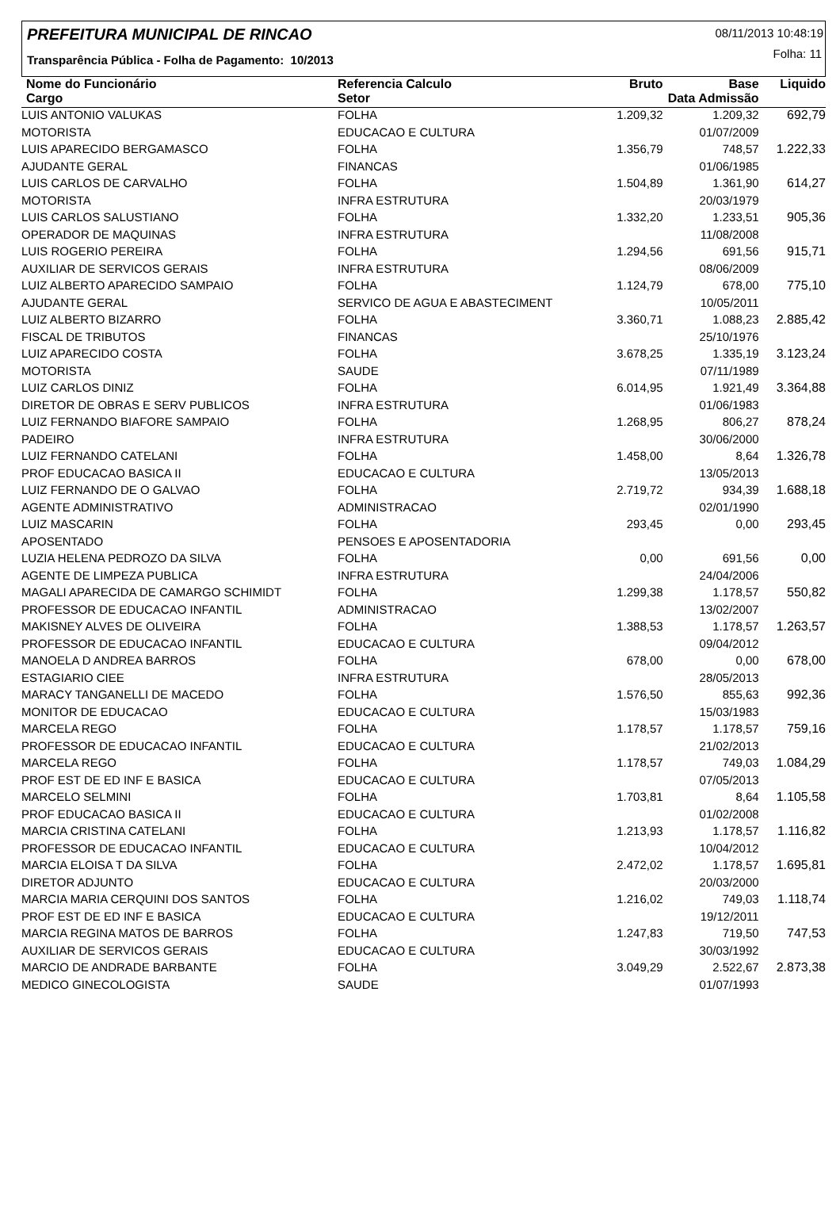PREFEITURA MUNICIPAL DE RINCAO
08/11/2013 10:48:19
Folha: 11
Transparência Pública - Folha de Pagamento: 10/2013
| Nome do Funcionário | Referencia Calculo | Bruto | Base | Liquido |
| --- | --- | --- | --- | --- |
| Cargo | Setor | | Data Admissão | |
| LUIS ANTONIO VALUKAS | FOLHA | 1.209,32 | 1.209,32 | 692,79 |
| MOTORISTA | EDUCACAO E CULTURA | | 01/07/2009 | |
| LUIS APARECIDO BERGAMASCO | FOLHA | 1.356,79 | 748,57 | 1.222,33 |
| AJUDANTE GERAL | FINANCAS | | 01/06/1985 | |
| LUIS CARLOS DE CARVALHO | FOLHA | 1.504,89 | 1.361,90 | 614,27 |
| MOTORISTA | INFRA ESTRUTURA | | 20/03/1979 | |
| LUIS CARLOS SALUSTIANO | FOLHA | 1.332,20 | 1.233,51 | 905,36 |
| OPERADOR DE MAQUINAS | INFRA ESTRUTURA | | 11/08/2008 | |
| LUIS ROGERIO PEREIRA | FOLHA | 1.294,56 | 691,56 | 915,71 |
| AUXILIAR DE SERVICOS GERAIS | INFRA ESTRUTURA | | 08/06/2009 | |
| LUIZ ALBERTO APARECIDO SAMPAIO | FOLHA | 1.124,79 | 678,00 | 775,10 |
| AJUDANTE GERAL | SERVICO DE AGUA E ABASTECIMENT | | 10/05/2011 | |
| LUIZ ALBERTO BIZARRO | FOLHA | 3.360,71 | 1.088,23 | 2.885,42 |
| FISCAL DE TRIBUTOS | FINANCAS | | 25/10/1976 | |
| LUIZ APARECIDO COSTA | FOLHA | 3.678,25 | 1.335,19 | 3.123,24 |
| MOTORISTA | SAUDE | | 07/11/1989 | |
| LUIZ CARLOS DINIZ | FOLHA | 6.014,95 | 1.921,49 | 3.364,88 |
| DIRETOR DE OBRAS E SERV PUBLICOS | INFRA ESTRUTURA | | 01/06/1983 | |
| LUIZ FERNANDO BIAFORE SAMPAIO | FOLHA | 1.268,95 | 806,27 | 878,24 |
| PADEIRO | INFRA ESTRUTURA | | 30/06/2000 | |
| LUIZ FERNANDO CATELANI | FOLHA | 1.458,00 | 8,64 | 1.326,78 |
| PROF EDUCACAO BASICA II | EDUCACAO E CULTURA | | 13/05/2013 | |
| LUIZ FERNANDO DE O GALVAO | FOLHA | 2.719,72 | 934,39 | 1.688,18 |
| AGENTE ADMINISTRATIVO | ADMINISTRACAO | | 02/01/1990 | |
| LUIZ MASCARIN | FOLHA | 293,45 | 0,00 | 293,45 |
| APOSENTADO | PENSOES E APOSENTADORIA | | | |
| LUZIA HELENA PEDROZO DA SILVA | FOLHA | 0,00 | 691,56 | 0,00 |
| AGENTE DE LIMPEZA PUBLICA | INFRA ESTRUTURA | | 24/04/2006 | |
| MAGALI APARECIDA DE CAMARGO SCHIMIDT | FOLHA | 1.299,38 | 1.178,57 | 550,82 |
| PROFESSOR DE EDUCACAO INFANTIL | ADMINISTRACAO | | 13/02/2007 | |
| MAKISNEY ALVES DE OLIVEIRA | FOLHA | 1.388,53 | 1.178,57 | 1.263,57 |
| PROFESSOR DE EDUCACAO INFANTIL | EDUCACAO E CULTURA | | 09/04/2012 | |
| MANOELA D ANDREA BARROS | FOLHA | 678,00 | 0,00 | 678,00 |
| ESTAGIARIO CIEE | INFRA ESTRUTURA | | 28/05/2013 | |
| MARACY TANGANELLI DE MACEDO | FOLHA | 1.576,50 | 855,63 | 992,36 |
| MONITOR DE EDUCACAO | EDUCACAO E CULTURA | | 15/03/1983 | |
| MARCELA REGO | FOLHA | 1.178,57 | 1.178,57 | 759,16 |
| PROFESSOR DE EDUCACAO INFANTIL | EDUCACAO E CULTURA | | 21/02/2013 | |
| MARCELA REGO | FOLHA | 1.178,57 | 749,03 | 1.084,29 |
| PROF EST DE ED INF E BASICA | EDUCACAO E CULTURA | | 07/05/2013 | |
| MARCELO SELMINI | FOLHA | 1.703,81 | 8,64 | 1.105,58 |
| PROF EDUCACAO BASICA II | EDUCACAO E CULTURA | | 01/02/2008 | |
| MARCIA CRISTINA CATELANI | FOLHA | 1.213,93 | 1.178,57 | 1.116,82 |
| PROFESSOR DE EDUCACAO INFANTIL | EDUCACAO E CULTURA | | 10/04/2012 | |
| MARCIA ELOISA T DA SILVA | FOLHA | 2.472,02 | 1.178,57 | 1.695,81 |
| DIRETOR ADJUNTO | EDUCACAO E CULTURA | | 20/03/2000 | |
| MARCIA MARIA CERQUINI DOS SANTOS | FOLHA | 1.216,02 | 749,03 | 1.118,74 |
| PROF EST DE ED INF E BASICA | EDUCACAO E CULTURA | | 19/12/2011 | |
| MARCIA REGINA MATOS DE BARROS | FOLHA | 1.247,83 | 719,50 | 747,53 |
| AUXILIAR DE SERVICOS GERAIS | EDUCACAO E CULTURA | | 30/03/1992 | |
| MARCIO DE ANDRADE BARBANTE | FOLHA | 3.049,29 | 2.522,67 | 2.873,38 |
| MEDICO GINECOLOGISTA | SAUDE | | 01/07/1993 | |